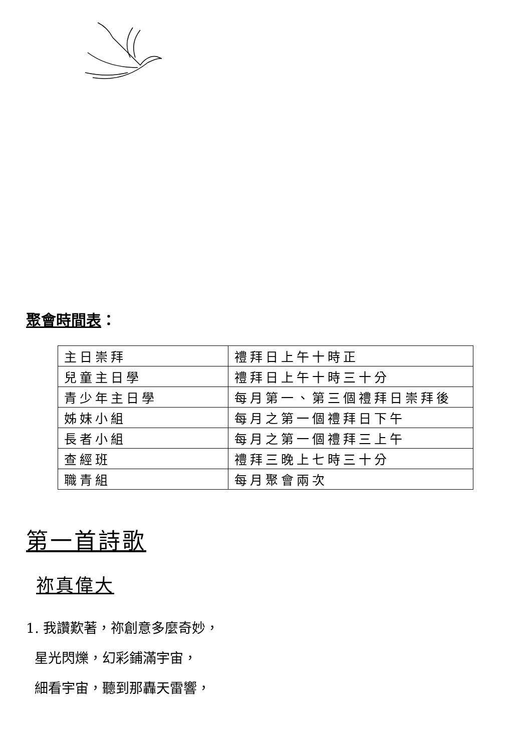聚會時間表：
| 主日崇拜 | 禮拜日上午十時正 |
| 兒童主日學 | 禮拜日上午十時三十分 |
| 青少年主日學 | 每月第一、第三個禮拜日崇拜後 |
| 姊妹小組 | 每月之第一個禮拜日下午 |
| 長者小組 | 每月之第一個禮拜三上午 |
| 查經班 | 禮拜三晚上七時三十分 |
| 職青組 | 每月聚會兩次 |
第一首詩歌
祢真偉大
1. 我讚歎著，祢創意多麼奇妙，
星光閃爍，幻彩鋪滿宇宙，
細看宇宙，聽到那轟天雷響，